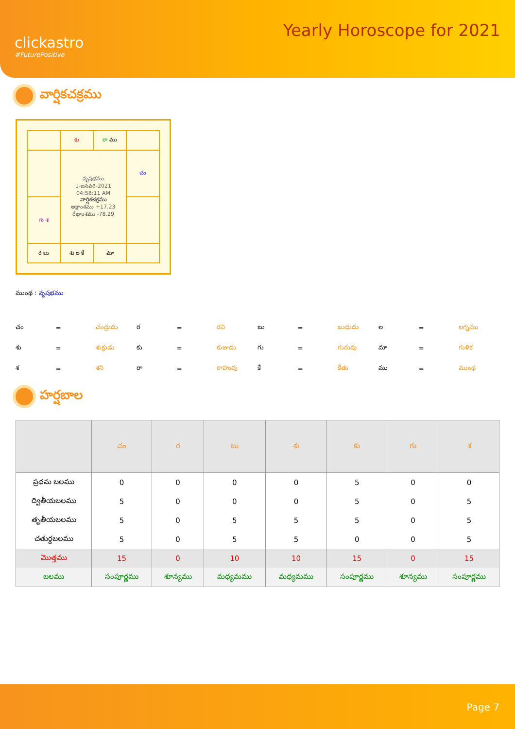clickastro
#FuturePositive
Yearly Horoscope for 2021
వార్షికచక్రము
| | కు | రా ము | |
| | వృషభము 1-జనవరి-2021 04:58:11 AM వార్షికచక్రము అక్షాంశము +17.23 రేఖాంశము -78.29 | | చం |
| గు శ | | | |
| ర బు | శు ల కే | మా | |
ముంథ : వృషభము
| చం | = | చంద్రుడు | ర | = | రవి | బు | = | బుధుడు | ల | = | లగ్నము |
| శు | = | శుక్రుడు | కు | = | కుజుడు | గు | = | గురువు | మా | = | గుళిక |
| శ | = | శని | రా | = | రాహువు | కే | = | కేతు | ము | = | ముంథ |
హర్షబాల
| | చం | ర | బు | శు | కు | గు | శ |
| --- | --- | --- | --- | --- | --- | --- | --- |
| ప్రథమ బలము | 0 | 0 | 0 | 0 | 5 | 0 | 0 |
| ద్వితీయబలము | 5 | 0 | 0 | 0 | 5 | 0 | 5 |
| తృతీయబలము | 5 | 0 | 5 | 5 | 5 | 0 | 5 |
| చతుర్థబలము | 5 | 0 | 5 | 5 | 0 | 0 | 5 |
| మొత్తము | 15 | 0 | 10 | 10 | 15 | 0 | 15 |
| బలము | సంపూర్ణము | శూన్యము | మధ్యమము | మధ్యమము | సంపూర్ణము | శూన్యము | సంపూర్ణము |
Page 7